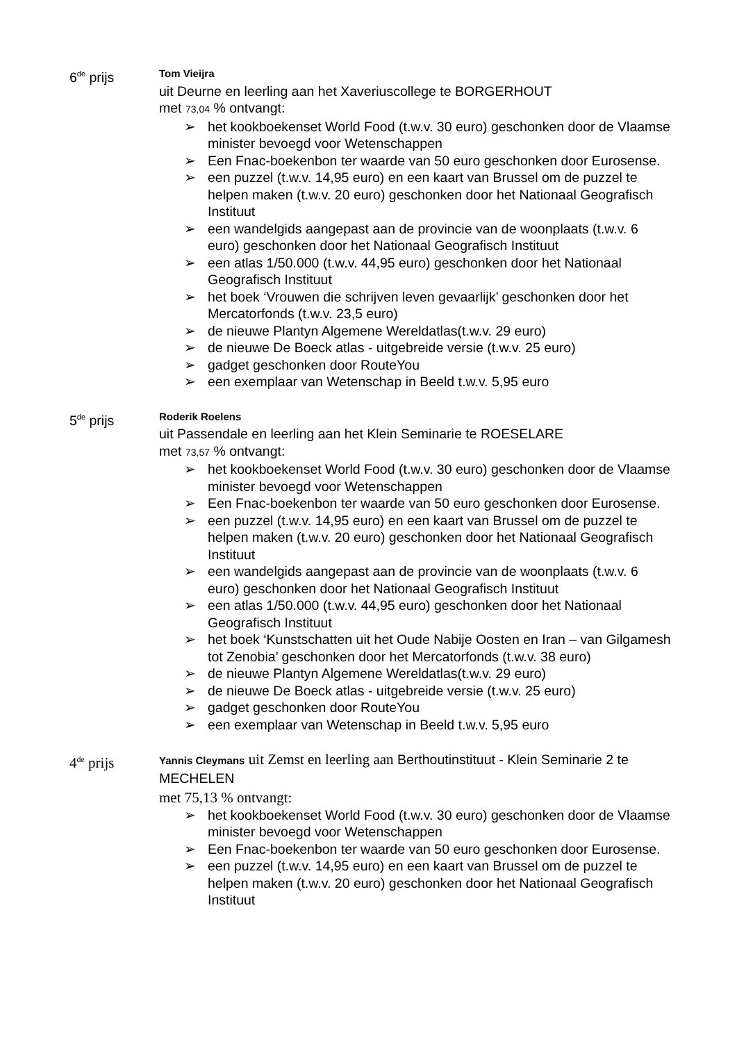6<sup>de</sup> prijs
Tom Vieijra
uit Deurne en leerling aan het Xaveriuscollege te BORGERHOUT
met 73,04 % ontvangt:
➢ het kookboekenset World Food (t.w.v. 30 euro) geschonken door de Vlaamse minister bevoegd voor Wetenschappen
➢ Een Fnac-boekenbon ter waarde van 50 euro geschonken door Eurosense.
➢ een puzzel (t.w.v. 14,95 euro) en een kaart van Brussel om de puzzel te helpen maken (t.w.v. 20 euro) geschonken door het Nationaal Geografisch Instituut
➢ een wandelgids aangepast aan de provincie van de woonplaats (t.w.v. 6 euro) geschonken door het Nationaal Geografisch Instituut
➢ een atlas 1/50.000 (t.w.v. 44,95 euro) geschonken door het Nationaal Geografisch Instituut
➢ het boek ‘Vrouwen die schrijven leven gevaarlijk’ geschonken door het Mercatorfonds (t.w.v. 23,5 euro)
➢ de nieuwe Plantyn Algemene Wereldatlas(t.w.v. 29 euro)
➢ de nieuwe De Boeck atlas - uitgebreide versie (t.w.v. 25 euro)
➢ gadget geschonken door RouteYou
➢ een exemplaar van Wetenschap in Beeld t.w.v. 5,95 euro
5<sup>de</sup> prijs
Roderik Roelens
uit Passendale en leerling aan het Klein Seminarie te ROESELARE
met 73,57 % ontvangt:
➢ het kookboekenset World Food (t.w.v. 30 euro) geschonken door de Vlaamse minister bevoegd voor Wetenschappen
➢ Een Fnac-boekenbon ter waarde van 50 euro geschonken door Eurosense.
➢ een puzzel (t.w.v. 14,95 euro) en een kaart van Brussel om de puzzel te helpen maken (t.w.v. 20 euro) geschonken door het Nationaal Geografisch Instituut
➢ een wandelgids aangepast aan de provincie van de woonplaats (t.w.v. 6 euro) geschonken door het Nationaal Geografisch Instituut
➢ een atlas 1/50.000 (t.w.v. 44,95 euro) geschonken door het Nationaal Geografisch Instituut
➢ het boek ‘Kunstschatten uit het Oude Nabije Oosten en Iran – van Gilgamesh tot Zenobia’ geschonken door het Mercatorfonds (t.w.v. 38 euro)
➢ de nieuwe Plantyn Algemene Wereldatlas(t.w.v. 29 euro)
➢ de nieuwe De Boeck atlas - uitgebreide versie (t.w.v. 25 euro)
➢ gadget geschonken door RouteYou
➢ een exemplaar van Wetenschap in Beeld t.w.v. 5,95 euro
4<sup>de</sup> prijs
Yannis Cleymans uit Zemst en leerling aan Berthoutinstituut - Klein Seminarie 2 te MECHELEN
met 75,13 % ontvangt:
➢ het kookboekenset World Food (t.w.v. 30 euro) geschonken door de Vlaamse minister bevoegd voor Wetenschappen
➢ Een Fnac-boekenbon ter waarde van 50 euro geschonken door Eurosense.
➢ een puzzel (t.w.v. 14,95 euro) en een kaart van Brussel om de puzzel te helpen maken (t.w.v. 20 euro) geschonken door het Nationaal Geografisch Instituut